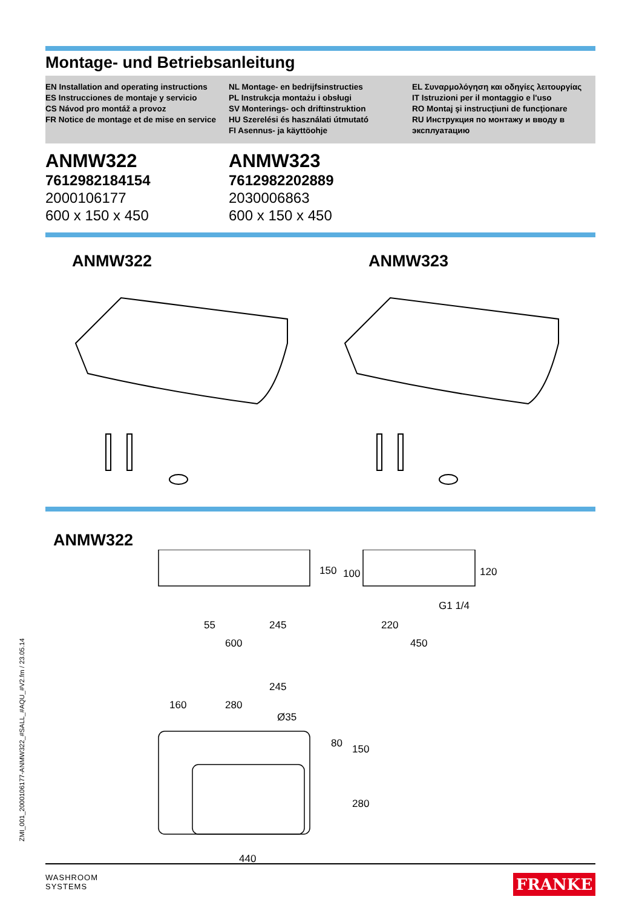Montage- und Betriebsanleitung
EN Installation and operating instructions
ES Instrucciones de montaje y servicio
CS Návod pro montáž a provoz
FR Notice de montage et de mise en service
NL Montage- en bedrijfsinstructies
PL Instrukcja montażu i obsługi
SV Monterings- och driftinstruktion
HU Szerelési és használati útmutató
FI Asennus- ja käyttöohje
EL Συναρμολόγηση και οδηγίες λειτουργίας
IT Istruzioni per il montaggio e l'uso
RO Montaj şi instrucţiuni de funcţionare
RU Инструкция по монтажу и вводу в эксплуатацию
ANMW322
7612982184154
2000106177
600 x 150 x 450
ANMW323
7612982202889
2030006863
600 x 150 x 450
ANMW322 ANMW323
ANMW322
55
245
600
150
100
120
G1 1/4
220
450
245
160
280
Ø35
80
150
280
440
ZMI_001_2000106177-ANMW322_#SALL_#AQU_#V2.fm / 23.05.14
WASHROOM
SYSTEMS
FRANKE